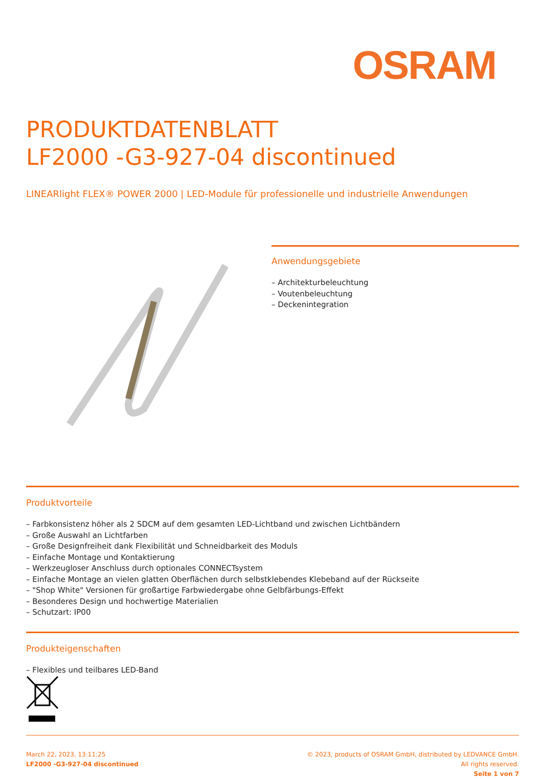OSRAM
PRODUKTDATENBLATT
LF2000 -G3-927-04 discontinued
LINEARlight FLEX® POWER 2000 | LED-Module für professionelle und industrielle Anwendungen
Anwendungsgebiete
– Architekturbeleuchtung
– Voutenbeleuchtung
– Deckenintegration
Produktvorteile
– Farbkonsistenz höher als 2 SDCM auf dem gesamten LED-Lichtband und zwischen Lichtbändern
– Große Auswahl an Lichtfarben
– Große Designfreiheit dank Flexibilität und Schneidbarkeit des Moduls
– Einfache Montage und Kontaktierung
– Werkzeugloser Anschluss durch optionales CONNECTsystem
– Einfache Montage an vielen glatten Oberflächen durch selbstklebendes Klebeband auf der Rückseite
– "Shop White" Versionen für großartige Farbwiedergabe ohne Gelbfärbungs-Effekt
– Besonderes Design und hochwertige Materialien
– Schutzart: IP00
Produkteigenschaften
– Flexibles und teilbares LED-Band
March 22, 2023, 13:11:25
LF2000 -G3-927-04 discontinued
© 2023, products of OSRAM GmbH, distributed by LEDVANCE GmbH. All rights reserved.
Seite 1 von 7